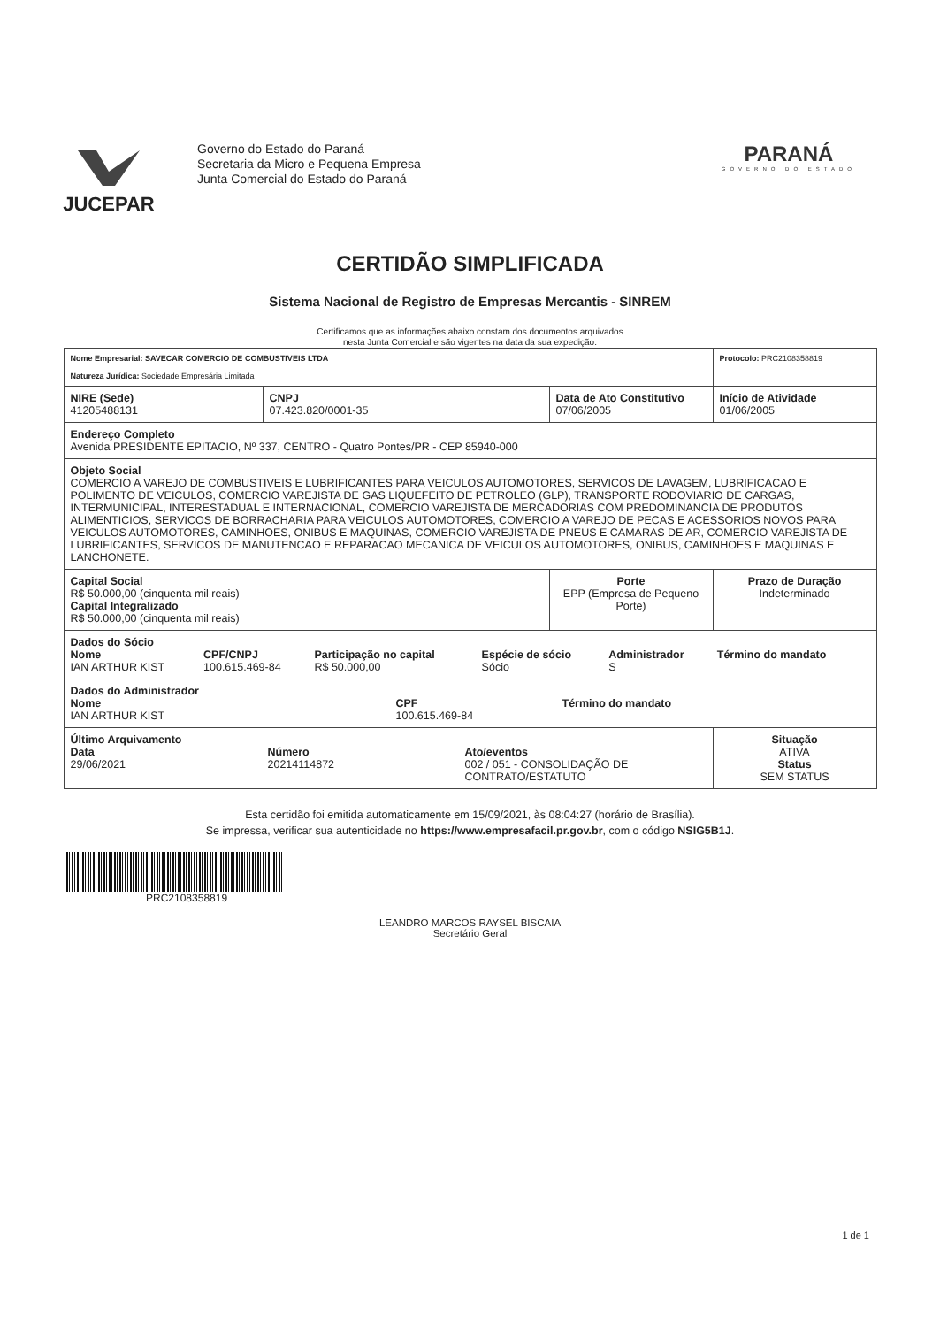JUCEPAR
Governo do Estado do Paraná
Secretaria da Micro e Pequena Empresa
Junta Comercial do Estado do Paraná
PARANÁ
GOVERNO DO ESTADO
CERTIDÃO SIMPLIFICADA
Sistema Nacional de Registro de Empresas Mercantis - SINREM
Certificamos que as informações abaixo constam dos documentos arquivados
nesta Junta Comercial e são vigentes na data da sua expedição.
| Nome Empresarial: SAVECAR COMERCIO DE COMBUSTIVEIS LTDA Natureza Jurídica: Sociedade Empresária Limitada | | | Protocolo: PRC2108358819 |
| NIRE (Sede) 41205488131 | CNPJ 07.423.820/0001-35 | Data de Ato Constitutivo 07/06/2005 | Início de Atividade 01/06/2005 |
| Endereço Completo Avenida PRESIDENTE EPITACIO, Nº 337, CENTRO - Quatro Pontes/PR - CEP 85940-000 | | | |
| Objeto Social COMERCIO A VAREJO DE COMBUSTIVEIS E LUBRIFICANTES PARA VEICULOS AUTOMOTORES, SERVICOS DE LAVAGEM, LUBRIFICACAO E POLIMENTO DE VEICULOS, COMERCIO VAREJISTA DE GAS LIQUEFEITO DE PETROLEO (GLP), TRANSPORTE RODOVIARIO DE CARGAS, INTERMUNICIPAL, INTERESTADUAL E INTERNACIONAL, COMERCIO VAREJISTA DE MERCADORIAS COM PREDOMINANCIA DE PRODUTOS ALIMENTICIOS, SERVICOS DE BORRACHARIA PARA VEICULOS AUTOMOTORES, COMERCIO A VAREJO DE PECAS E ACESSORIOS NOVOS PARA VEICULOS AUTOMOTORES, CAMINHOES, ONIBUS E MAQUINAS, COMERCIO VAREJISTA DE PNEUS E CAMARAS DE AR, COMERCIO VAREJISTA DE LUBRIFICANTES, SERVICOS DE MANUTENCAO E REPARACAO MECANICA DE VEICULOS AUTOMOTORES, ONIBUS, CAMINHOES E MAQUINAS E LANCHONETE. | | | |
| Capital Social R$ 50.000,00 (cinquenta mil reais) Capital Integralizado R$ 50.000,00 (cinquenta mil reais) | | Porte EPP (Empresa de Pequeno Porte) | Prazo de Duração Indeterminado |
| Dados do Sócio / Nome IAN ARTHUR KIST / CPF/CNPJ 100.615.469-84 / Participação no capital R$ 50.000,00 / Espécie de sócio Sócio / Administrador S / Término do mandato / | | | |
| Dados do Administrador / Nome IAN ARTHUR KIST / CPF 100.615.469-84 / Término do mandato / | | | |
| Último Arquivamento / Data 29/06/2021 / Número 20214114872 / Ato/eventos 002 / 051 - CONSOLIDAÇÃO DE CONTRATO/ESTATUTO / | | | Situação ATIVA Status SEM STATUS |
Esta certidão foi emitida automaticamente em 15/09/2021, às 08:04:27 (horário de Brasília).
Se impressa, verificar sua autenticidade no https://www.empresafacil.pr.gov.br, com o código NSIG5B1J.
PRC2108358819
LEANDRO MARCOS RAYSEL BISCAIA
Secretário Geral
1 de 1